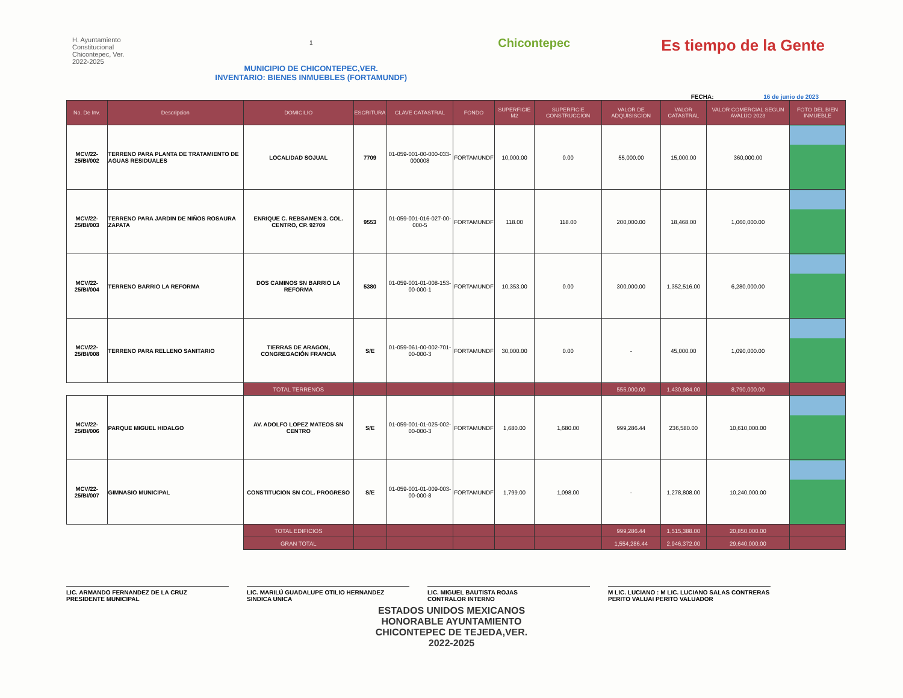H. Ayuntamiento
Constitucional
Chicontepec, Ver.
2022-2025
1
MUNICIPIO DE CHICONTEPEC,VER.
INVENTARIO: BIENES INMUEBLES (FORTAMUNDF)
Chicontepec
Es tiempo de la Gente
FECHA: 16 de junio de 2023
| No. De Inv. | Descripcion | DOMICILIO | ESCRITURA | CLAVE CATASTRAL | FONDO | SUPERFICIE M2 | SUPERFICIE CONSTRUCCION | VALOR DE ADQUISISCION | VALOR CATASTRAL | VALOR COMERCIAL SEGUN AVALUO 2023 | FOTO DEL BIEN INMUEBLE |
| --- | --- | --- | --- | --- | --- | --- | --- | --- | --- | --- | --- |
| MCV/22-25/BI/002 | TERRENO PARA PLANTA DE TRATAMIENTO DE AGUAS RESIDUALES | LOCALIDAD SOJUAL | 7709 | 01-059-001-00-000-033-000008 | FORTAMUNDF | 10,000.00 | 0.00 | 55,000.00 | 15,000.00 | 360,000.00 | |
| MCV/22-25/BI/003 | TERRENO PARA JARDIN DE NIÑOS ROSAURA ZAPATA | ENRIQUE C. REBSAMEN 3. COL. CENTRO, CP. 92709 | 9553 | 01-059-001-016-027-00-000-5 | FORTAMUNDF | 118.00 | 118.00 | 200,000.00 | 18,468.00 | 1,060,000.00 | |
| MCV/22-25/BI/004 | TERRENO BARRIO LA REFORMA | DOS CAMINOS SN BARRIO LA REFORMA | 5380 | 01-059-001-01-008-153-00-000-1 | FORTAMUNDF | 10,353.00 | 0.00 | 300,000.00 | 1,352,516.00 | 6,280,000.00 | |
| MCV/22-25/BI/008 | TERRENO PARA RELLENO SANITARIO | TIERRAS DE ARAGON, CONGREGACIÓN FRANCIA | S/E | 01-059-061-00-002-701-00-000-3 | FORTAMUNDF | 30,000.00 | 0.00 | - | 45,000.00 | 1,090,000.00 | |
| | | TOTAL TERRENOS | | | | | | 555,000.00 | 1,430,984.00 | 8,790,000.00 | |
| MCV/22-25/BI/006 | PARQUE MIGUEL HIDALGO | AV. ADOLFO LOPEZ MATEOS SN CENTRO | S/E | 01-059-001-01-025-002-00-000-3 | FORTAMUNDF | 1,680.00 | 1,680.00 | 999,286.44 | 236,580.00 | 10,610,000.00 | |
| MCV/22-25/BI/007 | GIMNASIO MUNICIPAL | CONSTITUCION SN COL. PROGRESO | S/E | 01-059-001-01-009-003-00-000-8 | FORTAMUNDF | 1,799.00 | 1,098.00 | - | 1,278,808.00 | 10,240,000.00 | |
| | | TOTAL EDIFICIOS | | | | | | 999,286.44 | 1,515,388.00 | 20,850,000.00 | |
| | | GRAN TOTAL | | | | | | 1,554,286.44 | 2,946,372.00 | 29,640,000.00 | |
LIC. ARMANDO FERNANDEZ DE LA CRUZ
PRESIDENTE MUNICIPAL
LIC. MARILÚ GUADALUPE OTILIO HERNANDEZ
SINDICA UNICA
LIC. MIGUEL BAUTISTA ROJAS
CONTRALOR INTERNO
M LIC. LUCIANO : M LIC. LUCIANO SALAS CONTRERAS
PERITO VALUAI PERITO VALUADOR
ESTADOS UNIDOS MEXICANOS
HONORABLE AYUNTAMIENTO
CHICONTEPEC DE TEJEDA,VER.
2022-2025